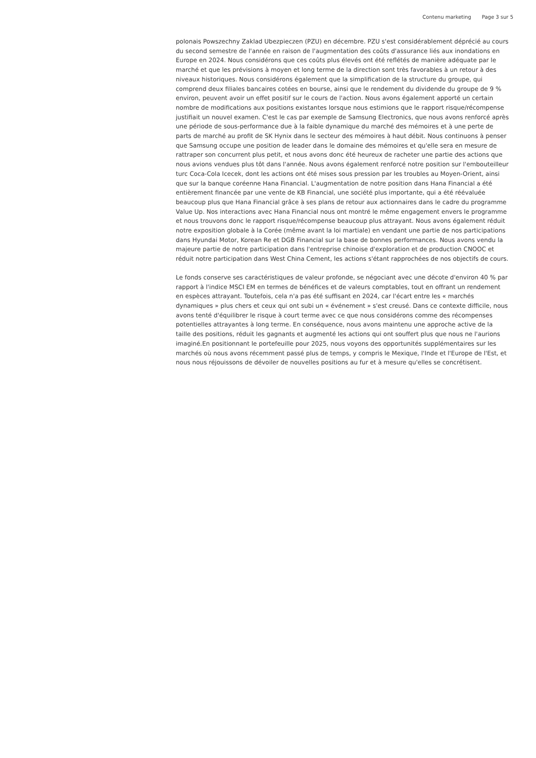Contenu marketing Page 3 sur 5
polonais Powszechny Zaklad Ubezpieczen (PZU) en décembre. PZU s'est considérablement déprécié au cours du second semestre de l'année en raison de l'augmentation des coûts d'assurance liés aux inondations en Europe en 2024. Nous considérons que ces coûts plus élevés ont été reflétés de manière adéquate par le marché et que les prévisions à moyen et long terme de la direction sont très favorables à un retour à des niveaux historiques. Nous considérons également que la simplification de la structure du groupe, qui comprend deux filiales bancaires cotées en bourse, ainsi que le rendement du dividende du groupe de 9 % environ, peuvent avoir un effet positif sur le cours de l'action. Nous avons également apporté un certain nombre de modifications aux positions existantes lorsque nous estimions que le rapport risque/récompense justifiait un nouvel examen. C'est le cas par exemple de Samsung Electronics, que nous avons renforcé après une période de sous-performance due à la faible dynamique du marché des mémoires et à une perte de parts de marché au profit de SK Hynix dans le secteur des mémoires à haut débit. Nous continuons à penser que Samsung occupe une position de leader dans le domaine des mémoires et qu'elle sera en mesure de rattraper son concurrent plus petit, et nous avons donc été heureux de racheter une partie des actions que nous avions vendues plus tôt dans l'année. Nous avons également renforcé notre position sur l'embouteilleur turc Coca-Cola Icecek, dont les actions ont été mises sous pression par les troubles au Moyen-Orient, ainsi que sur la banque coréenne Hana Financial. L'augmentation de notre position dans Hana Financial a été entièrement financée par une vente de KB Financial, une société plus importante, qui a été réévaluée beaucoup plus que Hana Financial grâce à ses plans de retour aux actionnaires dans le cadre du programme Value Up. Nos interactions avec Hana Financial nous ont montré le même engagement envers le programme et nous trouvons donc le rapport risque/récompense beaucoup plus attrayant. Nous avons également réduit notre exposition globale à la Corée (même avant la loi martiale) en vendant une partie de nos participations dans Hyundai Motor, Korean Re et DGB Financial sur la base de bonnes performances. Nous avons vendu la majeure partie de notre participation dans l'entreprise chinoise d'exploration et de production CNOOC et réduit notre participation dans West China Cement, les actions s'étant rapprochées de nos objectifs de cours.
Le fonds conserve ses caractéristiques de valeur profonde, se négociant avec une décote d'environ 40 % par rapport à l'indice MSCI EM en termes de bénéfices et de valeurs comptables, tout en offrant un rendement en espèces attrayant. Toutefois, cela n'a pas été suffisant en 2024, car l'écart entre les « marchés dynamiques » plus chers et ceux qui ont subi un « événement » s'est creusé. Dans ce contexte difficile, nous avons tenté d'équilibrer le risque à court terme avec ce que nous considérons comme des récompenses potentielles attrayantes à long terme. En conséquence, nous avons maintenu une approche active de la taille des positions, réduit les gagnants et augmenté les actions qui ont souffert plus que nous ne l'aurions imaginé.En positionnant le portefeuille pour 2025, nous voyons des opportunités supplémentaires sur les marchés où nous avons récemment passé plus de temps, y compris le Mexique, l'Inde et l'Europe de l'Est, et nous nous réjouissons de dévoiler de nouvelles positions au fur et à mesure qu'elles se concrétisent.